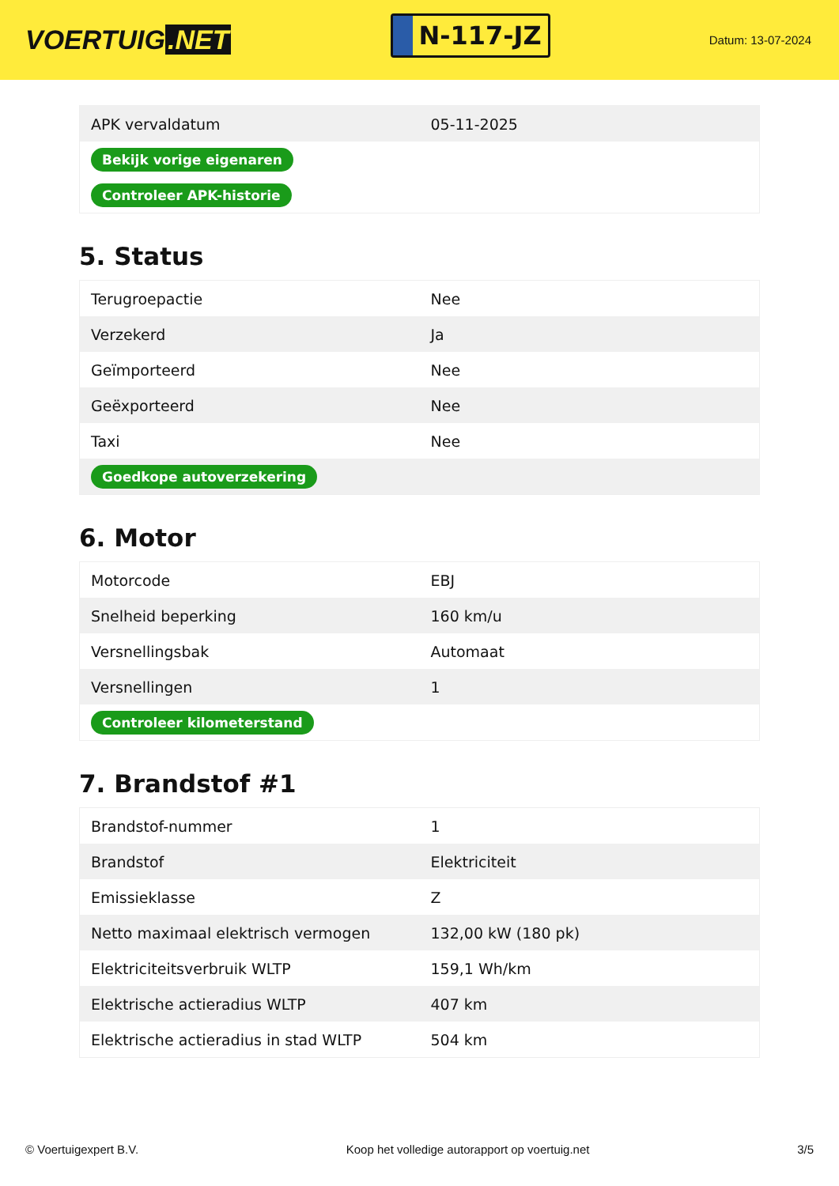VOERTUIG.NET
N-117-JZ
Datum: 13-07-2024
| APK vervaldatum | 05-11-2025 |
| Bekijk vorige eigenaren | |
| Controleer APK-historie | |
5. Status
| Terugroepactie | Nee |
| Verzekerd | Ja |
| Geïmporteerd | Nee |
| Geëxporteerd | Nee |
| Taxi | Nee |
| Goedkope autoverzekering | |
6. Motor
| Motorcode | EBJ |
| Snelheid beperking | 160 km/u |
| Versnellingsbak | Automaat |
| Versnellingen | 1 |
| Controleer kilometerstand | |
7. Brandstof #1
| Brandstof-nummer | 1 |
| Brandstof | Elektriciteit |
| Emissieklasse | Z |
| Netto maximaal elektrisch vermogen | 132,00 kW (180 pk) |
| Elektriciteitsverbruik WLTP | 159,1 Wh/km |
| Elektrische actieradius WLTP | 407 km |
| Elektrische actieradius in stad WLTP | 504 km |
© Voertuigexpert B.V. Koop het volledige autorapport op voertuig.net 3/5